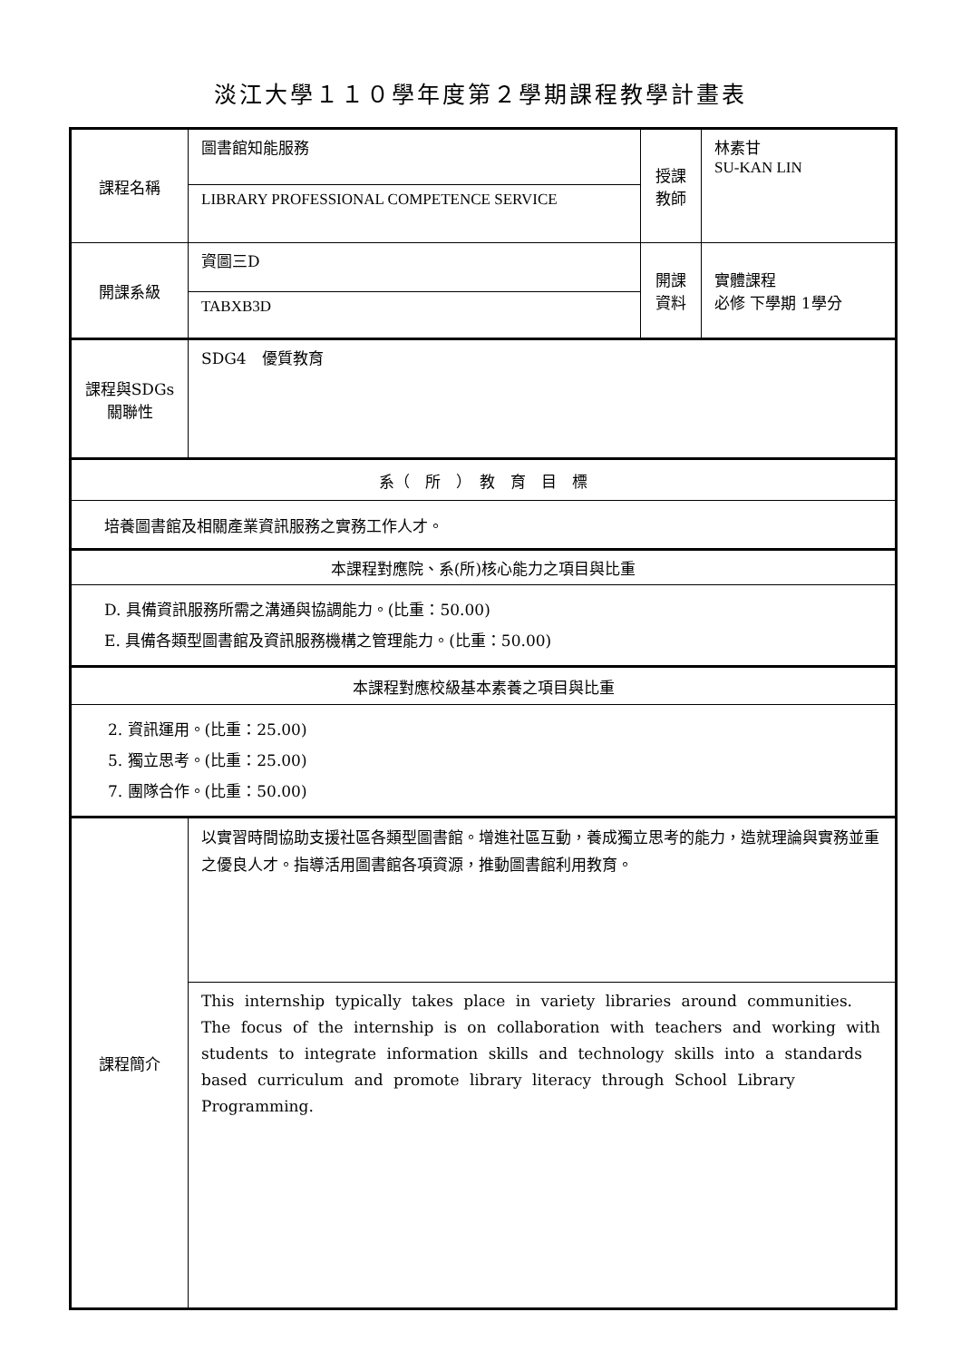淡江大學１１０學年度第２學期課程教學計畫表
| 課程名稱 | 圖書館知能服務 | 授課 教師 | 林素甘 SU-KAN LIN |
| | LIBRARY PROFESSIONAL COMPETENCE SERVICE | | |
| 開課系級 | 資圖三D | 開課 資料 | 實體課程 必修 下學期 1學分 |
| | TABXB3D | | |
| 課程與SDGs 關聯性 | SDG4 優質教育 | | |
| 系（ 所 ） 教 育 目 標 | | | |
| 培養圖書館及相關產業資訊服務之實務工作人才。 | | | |
| 本課程對應院、系(所)核心能力之項目與比重 | | | |
| D. 具備資訊服務所需之溝通與協調能力。(比重：50.00) E. 具備各類型圖書館及資訊服務機構之管理能力。(比重：50.00) | | | |
| 本課程對應校級基本素養之項目與比重 | | | |
| 2. 資訊運用。(比重：25.00) 5. 獨立思考。(比重：25.00) 7. 團隊合作。(比重：50.00) | | | |
| 課程簡介 | 以實習時間協助支援社區各類型圖書館。增進社區互動，養成獨立思考的能力，造就理論與實務並重之優良人才。指導活用圖書館各項資源，推動圖書館利用教育。 | | |
| | This internship typically takes place in variety libraries around communities. The focus of the internship is on collaboration with teachers and working with students to integrate information skills and technology skills into a standards based curriculum and promote library literacy through School Library Programming. | | |